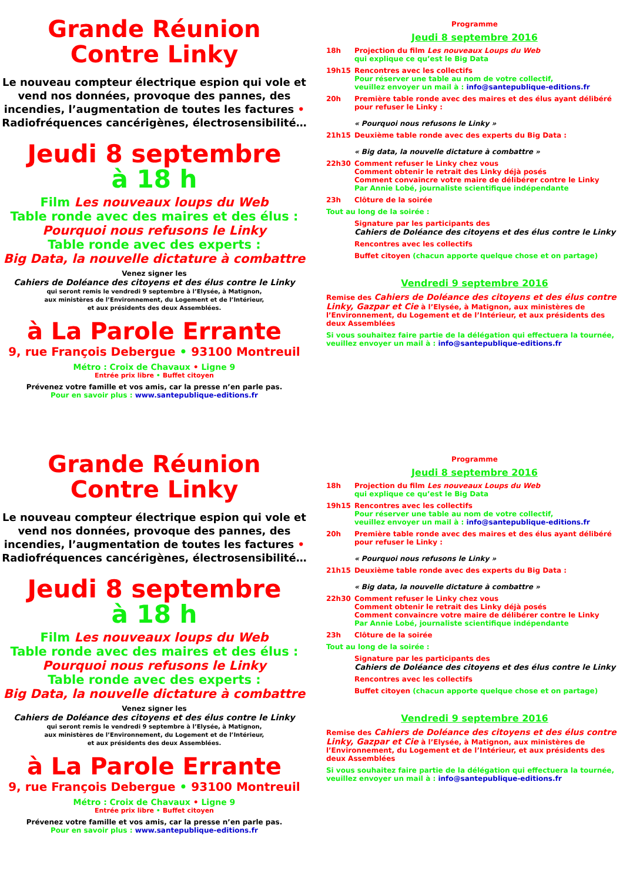Grande Réunion
Contre Linky
Le nouveau compteur électrique espion qui vole et vend nos données, provoque des pannes, des incendies, l’augmentation de toutes les factures • Radiofréquences cancérigènes, électrosensibilité…
Jeudi 8 septembre
à 18 h
Film Les nouveaux loups du Web
Table ronde avec des maires et des élus :
Pourquoi nous refusons le Linky
Table ronde avec des experts :
Big Data, la nouvelle dictature à combattre
Venez signer les
Cahiers de Doléance des citoyens et des élus contre le Linky
qui seront remis le vendredi 9 septembre à l’Elysée, à Matignon,
aux ministères de l’Environnement, du Logement et de l’Intérieur,
et aux présidents des deux Assemblées.
à La Parole Errante
9, rue François Debergue • 93100 Montreuil
Métro : Croix de Chavaux • Ligne 9
Entrée prix libre • Buffet citoyen
Prévenez votre famille et vos amis, car la presse n’en parle pas.
Pour en savoir plus : www.santepublique-editions.fr
Programme
Jeudi 8 septembre 2016
18h Projection du film Les nouveaux Loups du Web
qui explique ce qu’est le Big Data
19h15 Rencontres avec les collectifs
Pour réserver une table au nom de votre collectif,
veuillez envoyer un mail à : info@santepublique-editions.fr
20h Première table ronde avec des maires et des élus ayant délibéré pour refuser le Linky :
« Pourquoi nous refusons le Linky »
21h15 Deuxième table ronde avec des experts du Big Data :
« Big data, la nouvelle dictature à combattre »
22h30 Comment refuser le Linky chez vous
Comment obtenir le retrait des Linky déjà posés
Comment convaincre votre maire de délibérer contre le Linky
Par Annie Lobé, journaliste scientifique indépendante
23h Clôture de la soirée
Tout au long de la soirée :
Signature par les participants des
Cahiers de Doléance des citoyens et des élus contre le Linky
Rencontres avec les collectifs
Buffet citoyen (chacun apporte quelque chose et on partage)
Vendredi 9 septembre 2016
Remise des Cahiers de Doléance des citoyens et des élus contre Linky, Gazpar et Cie à l’Elysée, à Matignon, aux ministères de l’Environnement, du Logement et de l’Intérieur, et aux présidents des deux Assemblées
Si vous souhaitez faire partie de la délégation qui effectuera la tournée, veuillez envoyer un mail à : info@santepublique-editions.fr
Grande Réunion
Contre Linky
Le nouveau compteur électrique espion qui vole et vend nos données, provoque des pannes, des incendies, l’augmentation de toutes les factures • Radiofréquences cancérigènes, électrosensibilité…
Jeudi 8 septembre
à 18 h
Film Les nouveaux loups du Web
Table ronde avec des maires et des élus :
Pourquoi nous refusons le Linky
Table ronde avec des experts :
Big Data, la nouvelle dictature à combattre
Venez signer les
Cahiers de Doléance des citoyens et des élus contre le Linky
qui seront remis le vendredi 9 septembre à l’Elysée, à Matignon,
aux ministères de l’Environnement, du Logement et de l’Intérieur,
et aux présidents des deux Assemblées.
à La Parole Errante
9, rue François Debergue • 93100 Montreuil
Métro : Croix de Chavaux • Ligne 9
Entrée prix libre • Buffet citoyen
Prévenez votre famille et vos amis, car la presse n’en parle pas.
Pour en savoir plus : www.santepublique-editions.fr
Programme
Jeudi 8 septembre 2016
18h Projection du film Les nouveaux Loups du Web
qui explique ce qu’est le Big Data
19h15 Rencontres avec les collectifs
Pour réserver une table au nom de votre collectif,
veuillez envoyer un mail à : info@santepublique-editions.fr
20h Première table ronde avec des maires et des élus ayant délibéré pour refuser le Linky :
« Pourquoi nous refusons le Linky »
21h15 Deuxième table ronde avec des experts du Big Data :
« Big data, la nouvelle dictature à combattre »
22h30 Comment refuser le Linky chez vous
Comment obtenir le retrait des Linky déjà posés
Comment convaincre votre maire de délibérer contre le Linky
Par Annie Lobé, journaliste scientifique indépendante
23h Clôture de la soirée
Tout au long de la soirée :
Signature par les participants des
Cahiers de Doléance des citoyens et des élus contre le Linky
Rencontres avec les collectifs
Buffet citoyen (chacun apporte quelque chose et on partage)
Vendredi 9 septembre 2016
Remise des Cahiers de Doléance des citoyens et des élus contre Linky, Gazpar et Cie à l’Elysée, à Matignon, aux ministères de l’Environnement, du Logement et de l’Intérieur, et aux présidents des deux Assemblées
Si vous souhaitez faire partie de la délégation qui effectuera la tournée, veuillez envoyer un mail à : info@santepublique-editions.fr